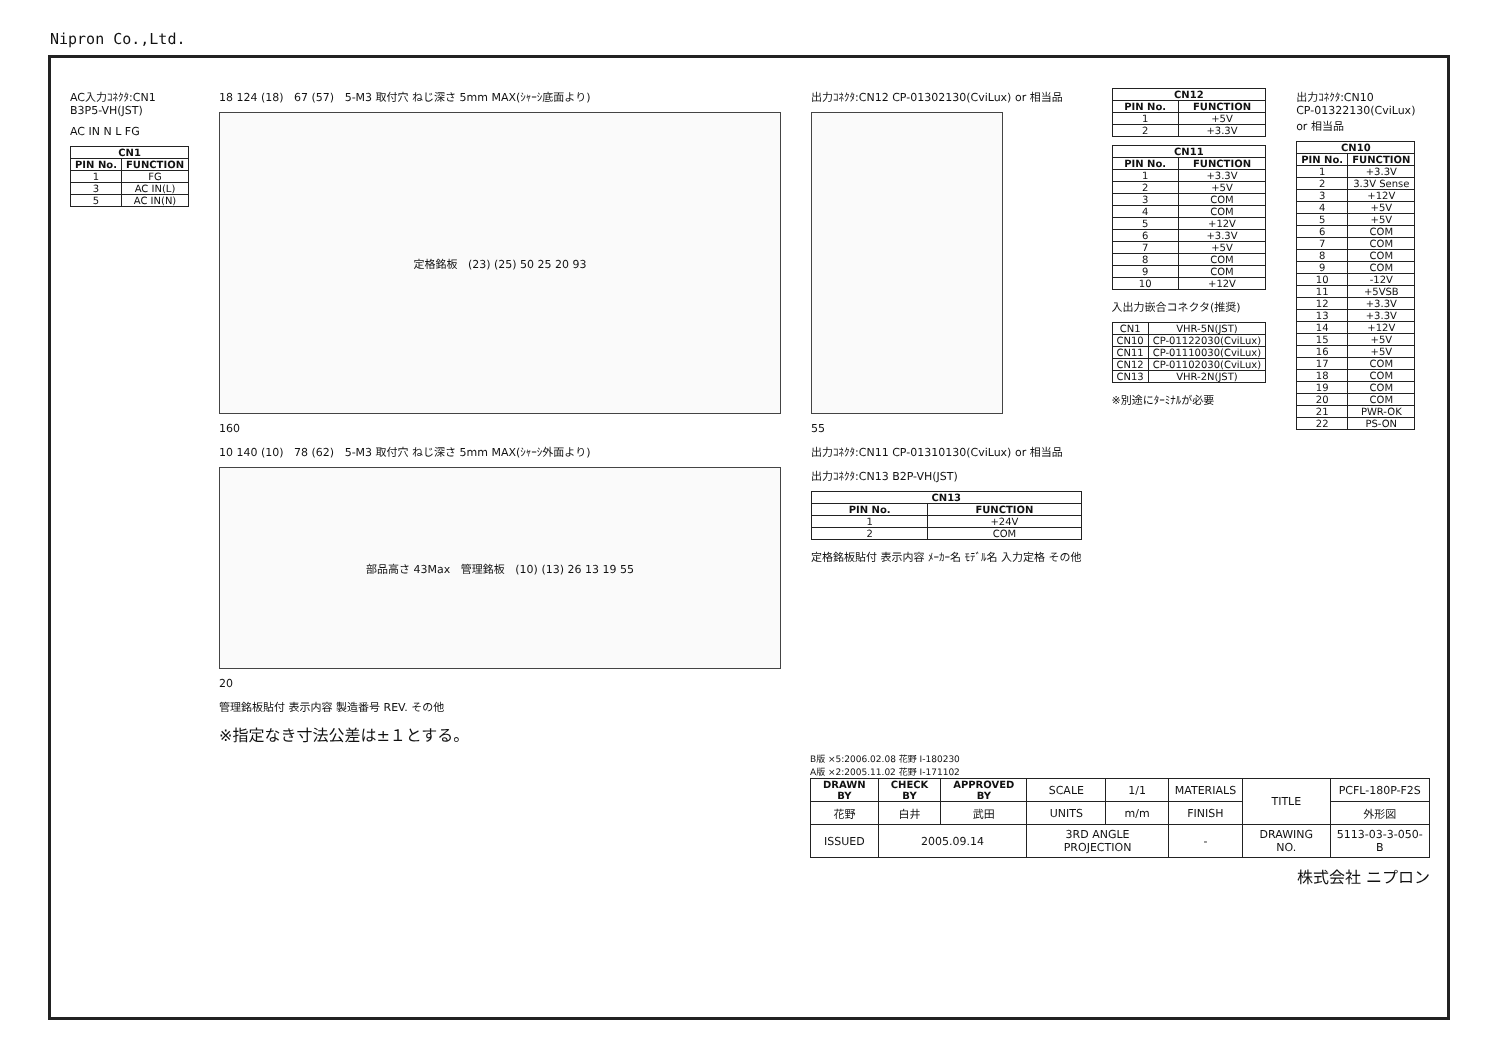Nipron Co.,Ltd.
AC入力ｺﾈｸﾀ:CN1
B3P5-VH(JST)
AC IN N L FG
| CN1 | |
| --- | --- |
| PIN No. | FUNCTION |
| 1 | FG |
| 3 | AC IN(L) |
| 5 | AC IN(N) |
18 124 (18) 67 (57) 5-M3 取付穴 ねじ深さ 5mm MAX(ｼｬｰｼ底面より)
定格銘板 (23) (25) 50 25 20 93
160
10 140 (10) 78 (62) 5-M3 取付穴 ねじ深さ 5mm MAX(ｼｬｰｼ外面より)
部品高さ 43Max 管理銘板 (10) (13) 26 13 19 55
20
管理銘板貼付 表示内容 製造番号 REV. その他
※指定なき寸法公差は±１とする。
出力ｺﾈｸﾀ:CN12 CP-01302130(CviLux) or 相当品
55
出力ｺﾈｸﾀ:CN11 CP-01310130(CviLux) or 相当品
出力ｺﾈｸﾀ:CN13 B2P-VH(JST)
| CN13 | |
| --- | --- |
| PIN No. | FUNCTION |
| 1 | +24V |
| 2 | COM |
定格銘板貼付 表示内容 ﾒｰｶｰ名 ﾓﾃﾞﾙ名 入力定格 その他
| CN12 | |
| --- | --- |
| PIN No. | FUNCTION |
| 1 | +5V |
| 2 | +3.3V |
| CN11 | |
| --- | --- |
| PIN No. | FUNCTION |
| 1 | +3.3V |
| 2 | +5V |
| 3 | COM |
| 4 | COM |
| 5 | +12V |
| 6 | +3.3V |
| 7 | +5V |
| 8 | COM |
| 9 | COM |
| 10 | +12V |
入出力嵌合コネクタ(推奨)
| CN1 | VHR-5N(JST) |
| CN10 | CP-01122030(CviLux) |
| CN11 | CP-01110030(CviLux) |
| CN12 | CP-01102030(CviLux) |
| CN13 | VHR-2N(JST) |
※別途にﾀｰﾐﾅﾙが必要
出力ｺﾈｸﾀ:CN10
CP-01322130(CviLux)
or 相当品
| CN10 | |
| --- | --- |
| PIN No. | FUNCTION |
| 1 | +3.3V |
| 2 | 3.3V Sense |
| 3 | +12V |
| 4 | +5V |
| 5 | +5V |
| 6 | COM |
| 7 | COM |
| 8 | COM |
| 9 | COM |
| 10 | -12V |
| 11 | +5VSB |
| 12 | +3.3V |
| 13 | +3.3V |
| 14 | +12V |
| 15 | +5V |
| 16 | +5V |
| 17 | COM |
| 18 | COM |
| 19 | COM |
| 20 | COM |
| 21 | PWR-OK |
| 22 | PS-ON |
B版 ×5:2006.02.08 花野 I-180230
A版 ×2:2005.11.02 花野 I-171102
| DRAWN BY | CHECK BY | APPROVED BY | SCALE | 1/1 | MATERIALS | TITLE | PCFL-180P-F2S |
| 花野 | 白井 | 武田 | UNITS | m/m | FINISH | | 外形図 |
| ISSUED | 2005.09.14 | | 3RD ANGLE PROJECTION | | - | DRAWING NO. | 5113-03-3-050-B |
株式会社 ニプロン